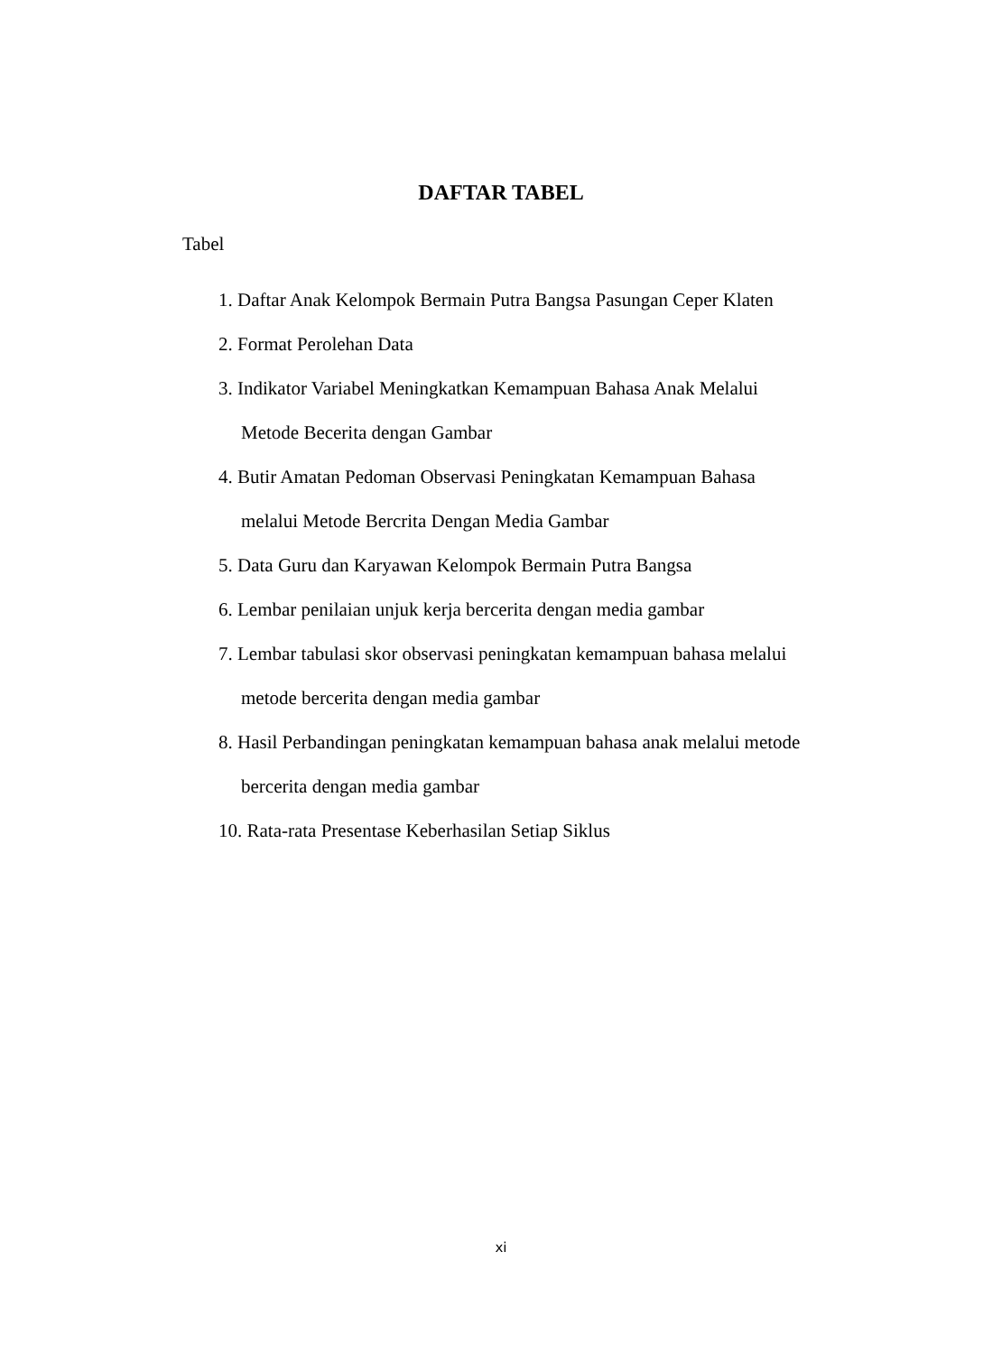DAFTAR TABEL
Tabel
1. Daftar Anak Kelompok Bermain Putra Bangsa Pasungan Ceper Klaten
2. Format Perolehan Data
3. Indikator Variabel Meningkatkan Kemampuan Bahasa Anak Melalui
Metode Becerita dengan Gambar
4. Butir Amatan Pedoman Observasi Peningkatan Kemampuan Bahasa
melalui Metode Bercrita Dengan Media Gambar
5. Data Guru dan Karyawan Kelompok Bermain Putra Bangsa
6. Lembar penilaian unjuk kerja bercerita dengan media gambar
7. Lembar tabulasi skor observasi peningkatan kemampuan bahasa melalui
metode bercerita dengan media gambar
8. Hasil Perbandingan peningkatan kemampuan bahasa anak melalui metode
bercerita dengan media gambar
10. Rata-rata Presentase Keberhasilan Setiap Siklus
xi